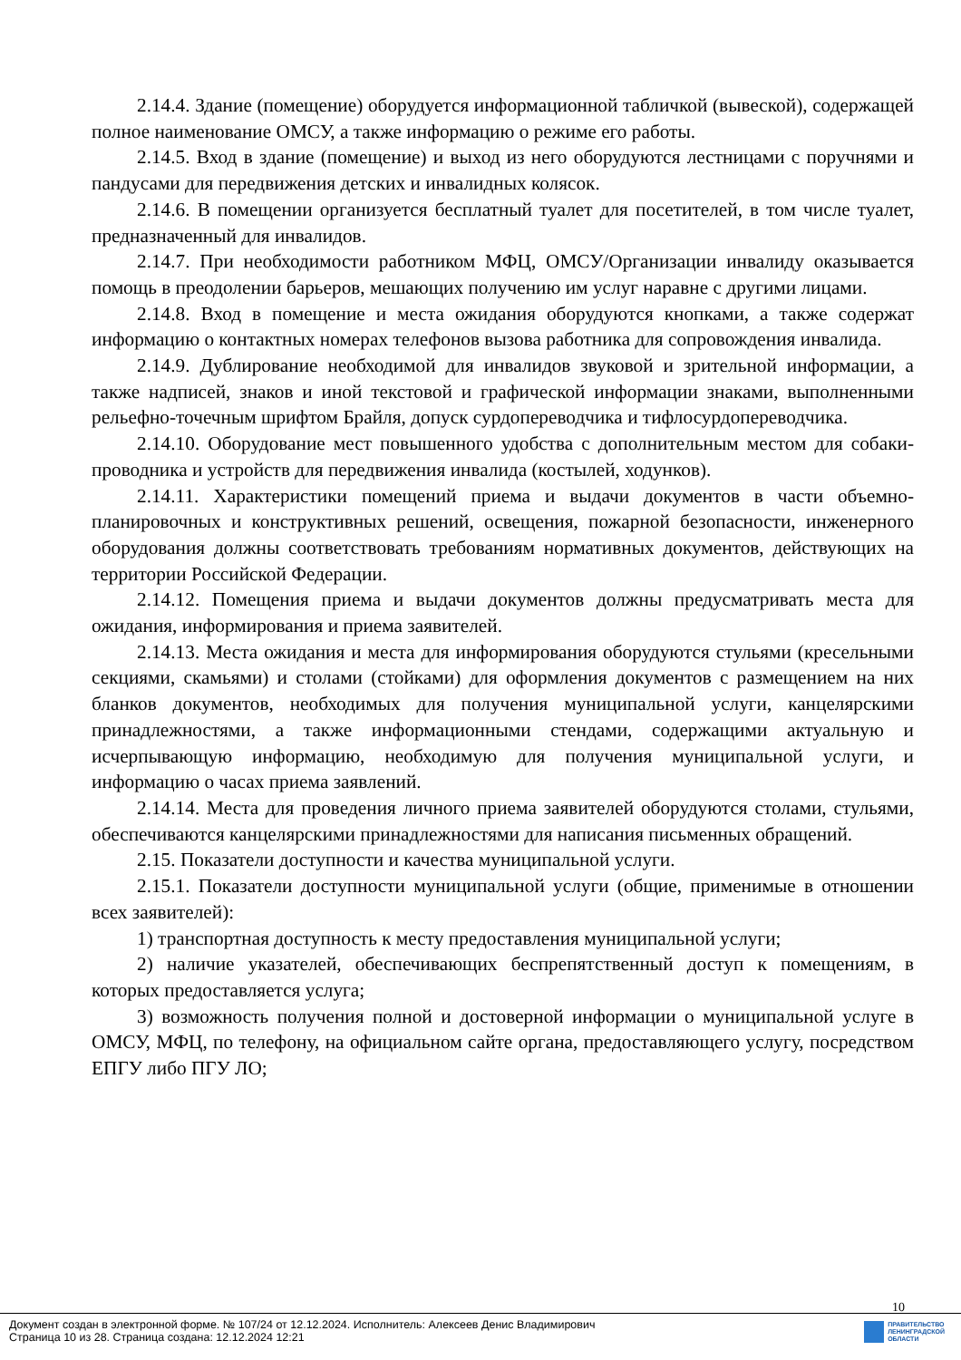2.14.4. Здание (помещение) оборудуется информационной табличкой (вывеской), содержащей полное наименование ОМСУ, а также информацию о режиме его работы.
2.14.5. Вход в здание (помещение) и выход из него оборудуются лестницами с поручнями и пандусами для передвижения детских и инвалидных колясок.
2.14.6. В помещении организуется бесплатный туалет для посетителей, в том числе туалет, предназначенный для инвалидов.
2.14.7. При необходимости работником МФЦ, ОМСУ/Организации инвалиду оказывается помощь в преодолении барьеров, мешающих получению им услуг наравне с другими лицами.
2.14.8. Вход в помещение и места ожидания оборудуются кнопками, а также содержат информацию о контактных номерах телефонов вызова работника для сопровождения инвалида.
2.14.9. Дублирование необходимой для инвалидов звуковой и зрительной информации, а также надписей, знаков и иной текстовой и графической информации знаками, выполненными рельефно-точечным шрифтом Брайля, допуск сурдопереводчика и тифлосурдопереводчика.
2.14.10. Оборудование мест повышенного удобства с дополнительным местом для собаки-проводника и устройств для передвижения инвалида (костылей, ходунков).
2.14.11. Характеристики помещений приема и выдачи документов в части объемно-планировочных и конструктивных решений, освещения, пожарной безопасности, инженерного оборудования должны соответствовать требованиям нормативных документов, действующих на территории Российской Федерации.
2.14.12. Помещения приема и выдачи документов должны предусматривать места для ожидания, информирования и приема заявителей.
2.14.13. Места ожидания и места для информирования оборудуются стульями (кресельными секциями, скамьями) и столами (стойками) для оформления документов с размещением на них бланков документов, необходимых для получения муниципальной услуги, канцелярскими принадлежностями, а также информационными стендами, содержащими актуальную и исчерпывающую информацию, необходимую для получения муниципальной услуги, и информацию о часах приема заявлений.
2.14.14. Места для проведения личного приема заявителей оборудуются столами, стульями, обеспечиваются канцелярскими принадлежностями для написания письменных обращений.
2.15. Показатели доступности и качества муниципальной услуги.
2.15.1. Показатели доступности муниципальной услуги (общие, применимые в отношении всех заявителей):
1) транспортная доступность к месту предоставления муниципальной услуги;
2) наличие указателей, обеспечивающих беспрепятственный доступ к помещениям, в которых предоставляется услуга;
3) возможность получения полной и достоверной информации о муниципальной услуге в ОМСУ, МФЦ, по телефону, на официальном сайте органа, предоставляющего услугу, посредством ЕПГУ либо ПГУ ЛО;
10
Документ создан в электронной форме. № 107/24 от 12.12.2024. Исполнитель: Алексеев Денис Владимирович
Страница 10 из 28. Страница создана: 12.12.2024 12:21
ПРАВИТЕЛЬСТВО
ЛЕНИНГРАДСКОЙ
ОБЛАСТИ